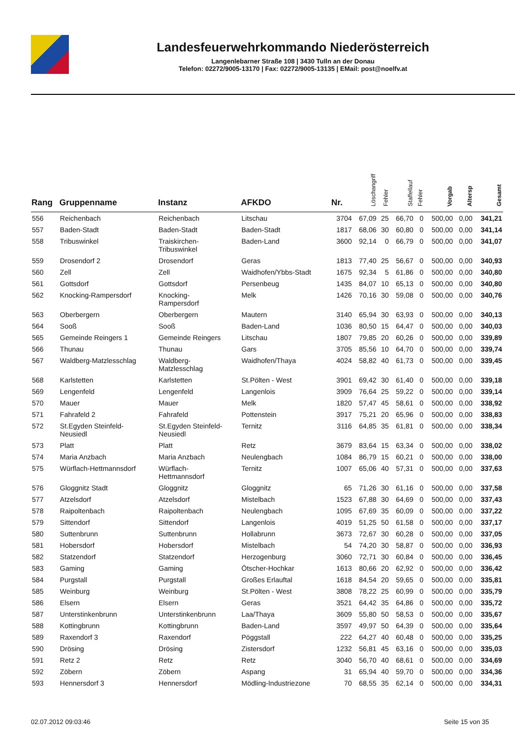Landesfeuerwehrkommando Niederösterreich
Langenlebarner Straße 108 | 3430 Tulln an der Donau
Telefon: 02272/9005-13170 | Fax: 02272/9005-13135 | EMail: post@noelfv.at
| Rang | Gruppenname | Instanz | AFKDO | Nr. | Löschangriff | Fehler | Staffellauf | Fehler | Vorgab | Altersp | Gesamt |
| --- | --- | --- | --- | --- | --- | --- | --- | --- | --- | --- | --- |
| 556 | Reichenbach | Reichenbach | Litschau | 3704 | 67,09 | 25 | 66,70 | 0 | 500,00 | 0,00 | 341,21 |
| 557 | Baden-Stadt | Baden-Stadt | Baden-Stadt | 1817 | 68,06 | 30 | 60,80 | 0 | 500,00 | 0,00 | 341,14 |
| 558 | Tribuswinkel | Traiskirchen- Tribuswinkel | Baden-Land | 3600 | 92,14 | 0 | 66,79 | 0 | 500,00 | 0,00 | 341,07 |
| 559 | Drosendorf 2 | Drosendorf | Geras | 1813 | 77,40 | 25 | 56,67 | 0 | 500,00 | 0,00 | 340,93 |
| 560 | Zell | Zell | Waidhofen/Ybbs-Stadt | 1675 | 92,34 | 5 | 61,86 | 0 | 500,00 | 0,00 | 340,80 |
| 561 | Gottsdorf | Gottsdorf | Persenbeug | 1435 | 84,07 | 10 | 65,13 | 0 | 500,00 | 0,00 | 340,80 |
| 562 | Knocking-Rampersdorf | Knocking- Rampersdorf | Melk | 1426 | 70,16 | 30 | 59,08 | 0 | 500,00 | 0,00 | 340,76 |
| 563 | Oberbergern | Oberbergern | Mautern | 3140 | 65,94 | 30 | 63,93 | 0 | 500,00 | 0,00 | 340,13 |
| 564 | Sooß | Sooß | Baden-Land | 1036 | 80,50 | 15 | 64,47 | 0 | 500,00 | 0,00 | 340,03 |
| 565 | Gemeinde Reingers 1 | Gemeinde Reingers | Litschau | 1807 | 79,85 | 20 | 60,26 | 0 | 500,00 | 0,00 | 339,89 |
| 566 | Thunau | Thunau | Gars | 3705 | 85,56 | 10 | 64,70 | 0 | 500,00 | 0,00 | 339,74 |
| 567 | Waldberg-Matzlesschlag | Waldberg- Matzlesschlag | Waidhofen/Thaya | 4024 | 58,82 | 40 | 61,73 | 0 | 500,00 | 0,00 | 339,45 |
| 568 | Karlstetten | Karlstetten | St.Pölten - West | 3901 | 69,42 | 30 | 61,40 | 0 | 500,00 | 0,00 | 339,18 |
| 569 | Lengenfeld | Lengenfeld | Langenlois | 3909 | 76,64 | 25 | 59,22 | 0 | 500,00 | 0,00 | 339,14 |
| 570 | Mauer | Mauer | Melk | 1820 | 57,47 | 45 | 58,61 | 0 | 500,00 | 0,00 | 338,92 |
| 571 | Fahrafeld 2 | Fahrafeld | Pottenstein | 3917 | 75,21 | 20 | 65,96 | 0 | 500,00 | 0,00 | 338,83 |
| 572 | St.Egyden Steinfeld- Neusiedl | St.Egyden Steinfeld- Neusiedl | Ternitz | 3116 | 64,85 | 35 | 61,81 | 0 | 500,00 | 0,00 | 338,34 |
| 573 | Platt | Platt | Retz | 3679 | 83,64 | 15 | 63,34 | 0 | 500,00 | 0,00 | 338,02 |
| 574 | Maria Anzbach | Maria Anzbach | Neulengbach | 1084 | 86,79 | 15 | 60,21 | 0 | 500,00 | 0,00 | 338,00 |
| 575 | Würflach-Hettmannsdorf | Würflach- Hettmannsdorf | Ternitz | 1007 | 65,06 | 40 | 57,31 | 0 | 500,00 | 0,00 | 337,63 |
| 576 | Gloggnitz Stadt | Gloggnitz | Gloggnitz | 65 | 71,26 | 30 | 61,16 | 0 | 500,00 | 0,00 | 337,58 |
| 577 | Atzelsdorf | Atzelsdorf | Mistelbach | 1523 | 67,88 | 30 | 64,69 | 0 | 500,00 | 0,00 | 337,43 |
| 578 | Raipoltenbach | Raipoltenbach | Neulengbach | 1095 | 67,69 | 35 | 60,09 | 0 | 500,00 | 0,00 | 337,22 |
| 579 | Sittendorf | Sittendorf | Langenlois | 4019 | 51,25 | 50 | 61,58 | 0 | 500,00 | 0,00 | 337,17 |
| 580 | Suttenbrunn | Suttenbrunn | Hollabrunn | 3673 | 72,67 | 30 | 60,28 | 0 | 500,00 | 0,00 | 337,05 |
| 581 | Hobersdorf | Hobersdorf | Mistelbach | 54 | 74,20 | 30 | 58,87 | 0 | 500,00 | 0,00 | 336,93 |
| 582 | Statzendorf | Statzendorf | Herzogenburg | 3060 | 72,71 | 30 | 60,84 | 0 | 500,00 | 0,00 | 336,45 |
| 583 | Gaming | Gaming | Ötscher-Hochkar | 1613 | 80,66 | 20 | 62,92 | 0 | 500,00 | 0,00 | 336,42 |
| 584 | Purgstall | Purgstall | Großes Erlauftal | 1618 | 84,54 | 20 | 59,65 | 0 | 500,00 | 0,00 | 335,81 |
| 585 | Weinburg | Weinburg | St.Pölten - West | 3808 | 78,22 | 25 | 60,99 | 0 | 500,00 | 0,00 | 335,79 |
| 586 | Elsern | Elsern | Geras | 3521 | 64,42 | 35 | 64,86 | 0 | 500,00 | 0,00 | 335,72 |
| 587 | Unterstinkenbrunn | Unterstinkenbrunn | Laa/Thaya | 3609 | 55,80 | 50 | 58,53 | 0 | 500,00 | 0,00 | 335,67 |
| 588 | Kottingbrunn | Kottingbrunn | Baden-Land | 3597 | 49,97 | 50 | 64,39 | 0 | 500,00 | 0,00 | 335,64 |
| 589 | Raxendorf 3 | Raxendorf | Pöggstall | 222 | 64,27 | 40 | 60,48 | 0 | 500,00 | 0,00 | 335,25 |
| 590 | Drösing | Drösing | Zistersdorf | 1232 | 56,81 | 45 | 63,16 | 0 | 500,00 | 0,00 | 335,03 |
| 591 | Retz 2 | Retz | Retz | 3040 | 56,70 | 40 | 68,61 | 0 | 500,00 | 0,00 | 334,69 |
| 592 | Zöbern | Zöbern | Aspang | 31 | 65,94 | 40 | 59,70 | 0 | 500,00 | 0,00 | 334,36 |
| 593 | Hennersdorf 3 | Hennersdorf | Mödling-Industriezone | 70 | 68,55 | 35 | 62,14 | 0 | 500,00 | 0,00 | 334,31 |
02.07.2012 09:03:46 Seite 15 von 35